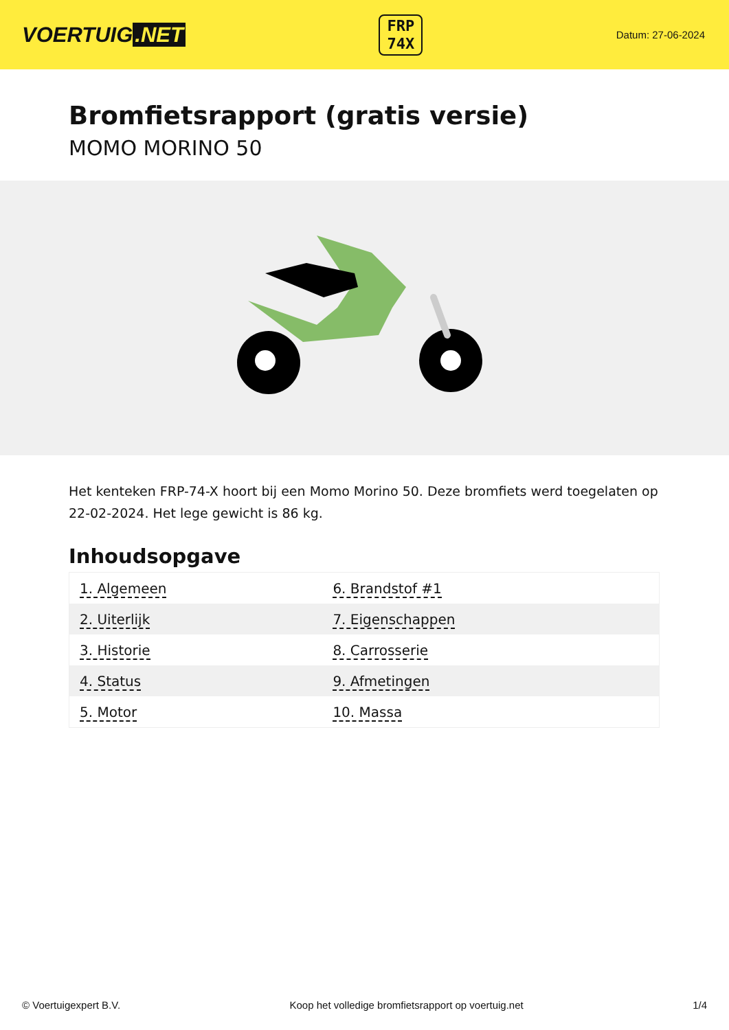VOERTUIG.NET
FRP
74X
Datum: 27-06-2024
Bromfietsrapport (gratis versie)
MOMO MORINO 50
Het kenteken FRP-74-X hoort bij een Momo Morino 50. Deze bromfiets werd toegelaten op 22-02-2024. Het lege gewicht is 86 kg.
Inhoudsopgave
| 1. Algemeen | 6. Brandstof #1 |
| 2. Uiterlijk | 7. Eigenschappen |
| 3. Historie | 8. Carrosserie |
| 4. Status | 9. Afmetingen |
| 5. Motor | 10. Massa |
© Voertuigexpert B.V. Koop het volledige bromfietsrapport op voertuig.net 1/4